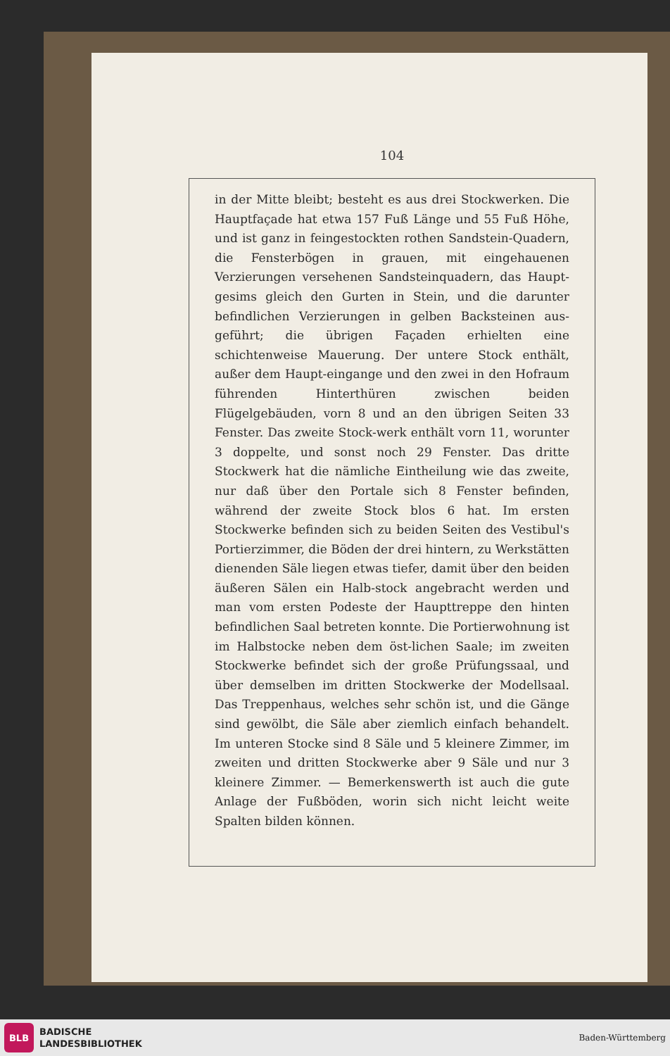104
in der Mitte bleibt; besteht es aus drei Stockwerken. Die Hauptfaçade hat etwa 157 Fuß Länge und 55 Fuß Höhe, und ist ganz in feingestockten rothen Sandstein-Quadern, die Fensterbögen in grauen, mit eingehauenen Verzierungen versehenen Sandsteinquadern, das Haupt-gesims gleich den Gurten in Stein, und die darunter befindlichen Verzierungen in gelben Backsteinen aus-geführt; die übrigen Façaden erhielten eine schichtenweise Mauerung. Der untere Stock enthält, außer dem Haupt-eingange und den zwei in den Hofraum führenden Hinterthüren zwischen beiden Flügelgebäuden, vorn 8 und an den übrigen Seiten 33 Fenster. Das zweite Stock-werk enthält vorn 11, worunter 3 doppelte, und sonst noch 29 Fenster. Das dritte Stockwerk hat die nämliche Eintheilung wie das zweite, nur daß über den Portale sich 8 Fenster befinden, während der zweite Stock blos 6 hat. Im ersten Stockwerke befinden sich zu beiden Seiten des Vestibul's Portierzimmer, die Böden der drei hintern, zu Werkstätten dienenden Säle liegen etwas tiefer, damit über den beiden äußeren Sälen ein Halb-stock angebracht werden und man vom ersten Podeste der Haupttreppe den hinten befindlichen Saal betreten konnte. Die Portierwohnung ist im Halbstocke neben dem öst-lichen Saale; im zweiten Stockwerke befindet sich der große Prüfungssaal, und über demselben im dritten Stockwerke der Modellsaal. Das Treppenhaus, welches sehr schön ist, und die Gänge sind gewölbt, die Säle aber ziemlich einfach behandelt. Im unteren Stocke sind 8 Säle und 5 kleinere Zimmer, im zweiten und dritten Stockwerke aber 9 Säle und nur 3 kleinere Zimmer. — Bemerkenswerth ist auch die gute Anlage der Fußböden, worin sich nicht leicht weite Spalten bilden können.
BLB
BADISCHE
LANDESBIBLIOTHEK
Baden-Württemberg